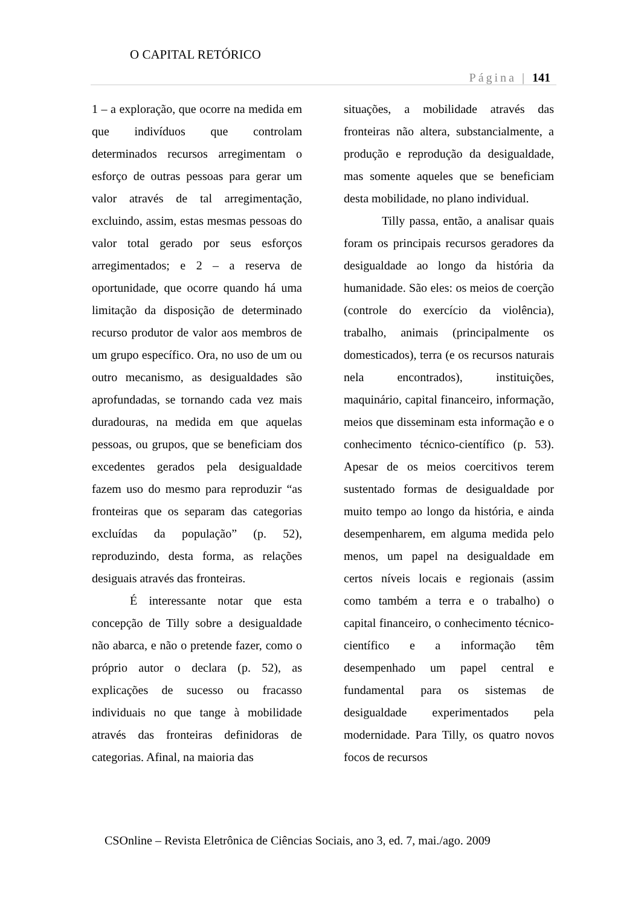O CAPITAL RETÓRICO
Página | 141
1 – a exploração, que ocorre na medida em que indivíduos que controlam determinados recursos arregimentam o esforço de outras pessoas para gerar um valor através de tal arregimentação, excluindo, assim, estas mesmas pessoas do valor total gerado por seus esforços arregimentados; e 2 – a reserva de oportunidade, que ocorre quando há uma limitação da disposição de determinado recurso produtor de valor aos membros de um grupo específico. Ora, no uso de um ou outro mecanismo, as desigualdades são aprofundadas, se tornando cada vez mais duradouras, na medida em que aquelas pessoas, ou grupos, que se beneficiam dos excedentes gerados pela desigualdade fazem uso do mesmo para reproduzir “as fronteiras que os separam das categorias excluídas da população” (p. 52), reproduzindo, desta forma, as relações desiguais através das fronteiras.
É interessante notar que esta concepção de Tilly sobre a desigualdade não abarca, e não o pretende fazer, como o próprio autor o declara (p. 52), as explicações de sucesso ou fracasso individuais no que tange à mobilidade através das fronteiras definidoras de categorias. Afinal, na maioria das
situações, a mobilidade através das fronteiras não altera, substancialmente, a produção e reprodução da desigualdade, mas somente aqueles que se beneficiam desta mobilidade, no plano individual.
Tilly passa, então, a analisar quais foram os principais recursos geradores da desigualdade ao longo da história da humanidade. São eles: os meios de coerção (controle do exercício da violência), trabalho, animais (principalmente os domesticados), terra (e os recursos naturais nela encontrados), instituições, maquinário, capital financeiro, informação, meios que disseminam esta informação e o conhecimento técnico-científico (p. 53). Apesar de os meios coercitivos terem sustentado formas de desigualdade por muito tempo ao longo da história, e ainda desempenharem, em alguma medida pelo menos, um papel na desigualdade em certos níveis locais e regionais (assim como também a terra e o trabalho) o capital financeiro, o conhecimento técnico-científico e a informação têm desempenhado um papel central e fundamental para os sistemas de desigualdade experimentados pela modernidade. Para Tilly, os quatro novos focos de recursos
CSOnline – Revista Eletrônica de Ciências Sociais, ano 3, ed. 7, mai./ago. 2009